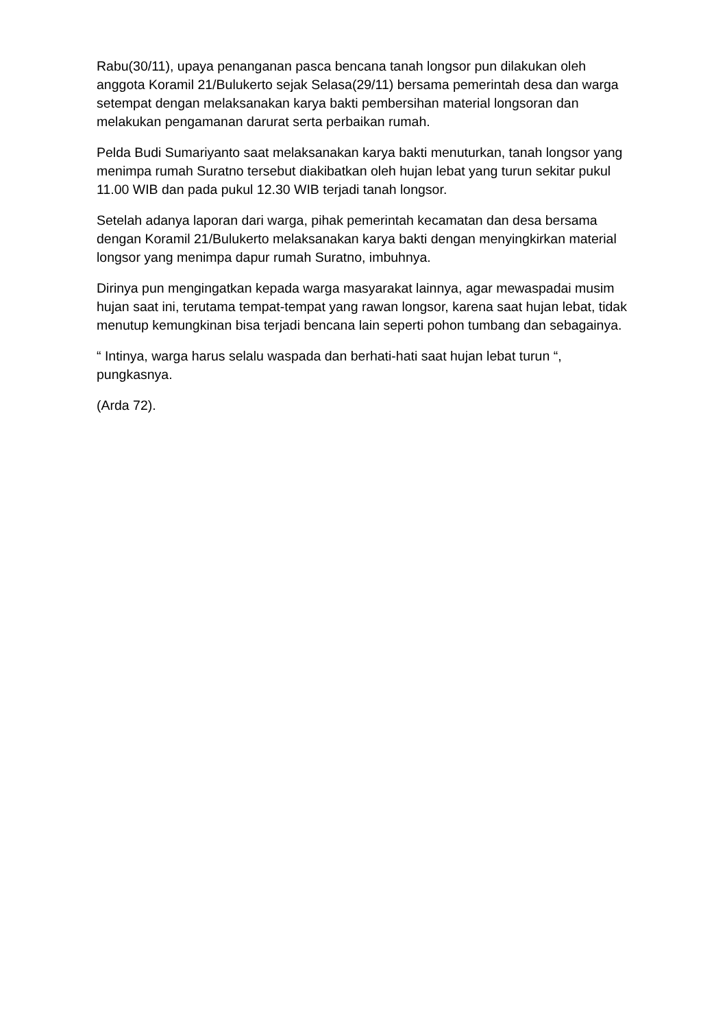Rabu(30/11), upaya penanganan pasca bencana tanah longsor pun dilakukan oleh anggota Koramil 21/Bulukerto sejak Selasa(29/11) bersama pemerintah desa dan warga setempat dengan melaksanakan karya bakti pembersihan material longsoran dan melakukan pengamanan darurat serta perbaikan rumah.
Pelda Budi Sumariyanto saat melaksanakan karya bakti menuturkan, tanah longsor yang menimpa rumah Suratno tersebut diakibatkan oleh hujan lebat yang turun sekitar pukul 11.00 WIB dan pada pukul 12.30 WIB terjadi tanah longsor.
Setelah adanya laporan dari warga, pihak pemerintah kecamatan dan desa bersama dengan Koramil 21/Bulukerto melaksanakan karya bakti dengan menyingkirkan material longsor yang menimpa dapur rumah Suratno, imbuhnya.
Dirinya pun mengingatkan kepada warga masyarakat lainnya, agar mewaspadai musim hujan saat ini, terutama tempat-tempat yang rawan longsor, karena saat hujan lebat, tidak menutup kemungkinan bisa terjadi bencana lain seperti pohon tumbang dan sebagainya.
“ Intinya, warga harus selalu waspada dan berhati-hati saat hujan lebat turun “, pungkasnya.
(Arda 72).